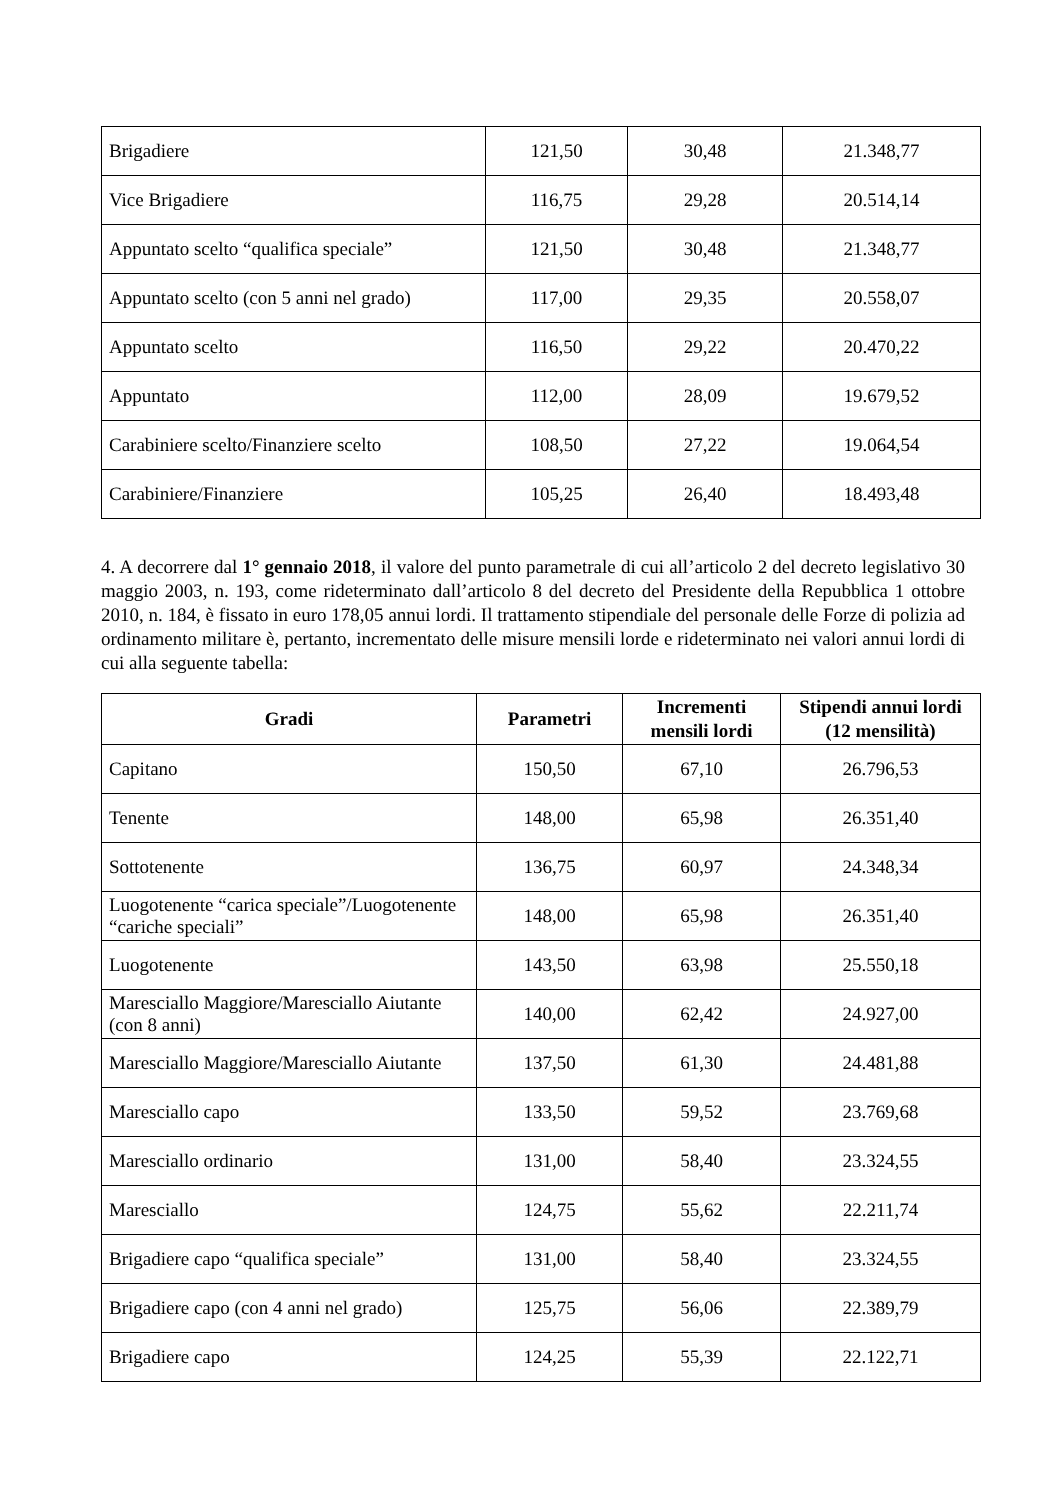| Brigadiere | 121,50 | 30,48 | 21.348,77 |
| Vice Brigadiere | 116,75 | 29,28 | 20.514,14 |
| Appuntato scelto “qualifica speciale” | 121,50 | 30,48 | 21.348,77 |
| Appuntato scelto (con 5 anni nel grado) | 117,00 | 29,35 | 20.558,07 |
| Appuntato scelto | 116,50 | 29,22 | 20.470,22 |
| Appuntato | 112,00 | 28,09 | 19.679,52 |
| Carabiniere scelto/Finanziere scelto | 108,50 | 27,22 | 19.064,54 |
| Carabiniere/Finanziere | 105,25 | 26,40 | 18.493,48 |
4. A decorrere dal 1° gennaio 2018, il valore del punto parametrale di cui all’articolo 2 del decreto legislativo 30 maggio 2003, n. 193, come rideterminato dall’articolo 8 del decreto del Presidente della Repubblica 1 ottobre 2010, n. 184, è fissato in euro 178,05 annui lordi. Il trattamento stipendiale del personale delle Forze di polizia ad ordinamento militare è, pertanto, incrementato delle misure mensili lorde e rideterminato nei valori annui lordi di cui alla seguente tabella:
| Gradi | Parametri | Incrementi mensili lordi | Stipendi annui lordi (12 mensilità) |
| --- | --- | --- | --- |
| Capitano | 150,50 | 67,10 | 26.796,53 |
| Tenente | 148,00 | 65,98 | 26.351,40 |
| Sottotenente | 136,75 | 60,97 | 24.348,34 |
| Luogotenente “carica speciale”/Luogotenente “cariche speciali” | 148,00 | 65,98 | 26.351,40 |
| Luogotenente | 143,50 | 63,98 | 25.550,18 |
| Maresciallo Maggiore/Maresciallo Aiutante (con 8 anni) | 140,00 | 62,42 | 24.927,00 |
| Maresciallo Maggiore/Maresciallo Aiutante | 137,50 | 61,30 | 24.481,88 |
| Maresciallo capo | 133,50 | 59,52 | 23.769,68 |
| Maresciallo ordinario | 131,00 | 58,40 | 23.324,55 |
| Maresciallo | 124,75 | 55,62 | 22.211,74 |
| Brigadiere capo “qualifica speciale” | 131,00 | 58,40 | 23.324,55 |
| Brigadiere capo (con 4 anni nel grado) | 125,75 | 56,06 | 22.389,79 |
| Brigadiere capo | 124,25 | 55,39 | 22.122,71 |